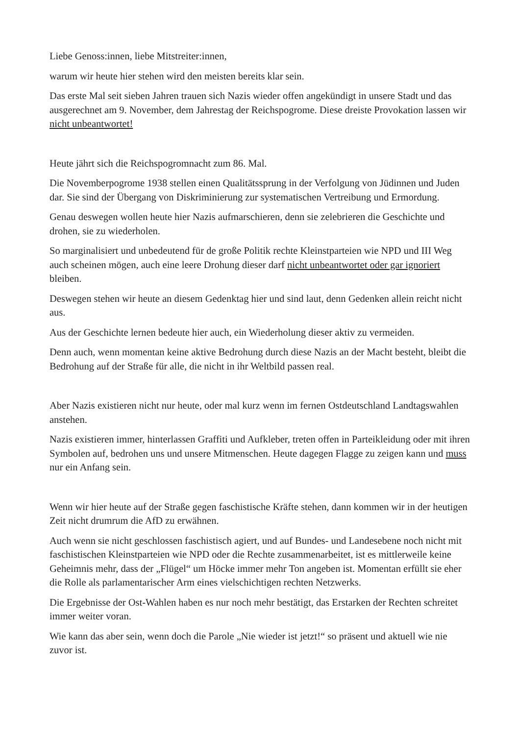Liebe Genoss:innen, liebe Mitstreiter:innen,
warum wir heute hier stehen wird den meisten bereits klar sein.
Das erste Mal seit sieben Jahren trauen sich Nazis wieder offen angekündigt in unsere Stadt und das ausgerechnet am 9. November, dem Jahrestag der Reichspogrome. Diese dreiste Provokation lassen wir nicht unbeantwortet!
Heute jährt sich die Reichspogromnacht zum 86. Mal.
Die Novemberpogrome 1938 stellen einen Qualitätssprung in der Verfolgung von Jüdinnen und Juden dar. Sie sind der Übergang von Diskriminierung zur systematischen Vertreibung und Ermordung.
Genau deswegen wollen heute hier Nazis aufmarschieren, denn sie zelebrieren die Geschichte und drohen, sie zu wiederholen.
So marginalisiert und unbedeutend für de große Politik rechte Kleinstparteien wie NPD und III Weg auch scheinen mögen, auch eine leere Drohung dieser darf nicht unbeantwortet oder gar ignoriert bleiben.
Deswegen stehen wir heute an diesem Gedenktag hier und sind laut, denn Gedenken allein reicht nicht aus.
Aus der Geschichte lernen bedeute hier auch, ein Wiederholung dieser aktiv zu vermeiden.
Denn auch, wenn momentan keine aktive Bedrohung durch diese Nazis an der Macht besteht, bleibt die Bedrohung auf der Straße für alle, die nicht in ihr Weltbild passen real.
Aber Nazis existieren nicht nur heute, oder mal kurz wenn im fernen Ostdeutschland Landtagswahlen anstehen.
Nazis existieren immer, hinterlassen Graffiti und Aufkleber, treten offen in Parteikleidung oder mit ihren Symbolen auf, bedrohen uns und unsere Mitmenschen. Heute dagegen Flagge zu zeigen kann und muss nur ein Anfang sein.
Wenn wir hier heute auf der Straße gegen faschistische Kräfte stehen, dann kommen wir in der heutigen Zeit nicht drumrum die AfD zu erwähnen.
Auch wenn sie nicht geschlossen faschistisch agiert, und auf Bundes- und Landesebene noch nicht mit faschistischen Kleinstparteien wie NPD oder die Rechte zusammenarbeitet, ist es mittlerweile keine Geheimnis mehr, dass der „Flügel“ um Höcke immer mehr Ton angeben ist. Momentan erfüllt sie eher die Rolle als parlamentarischer Arm eines vielschichtigen rechten Netzwerks.
Die Ergebnisse der Ost-Wahlen haben es nur noch mehr bestätigt, das Erstarken der Rechten schreitet immer weiter voran.
Wie kann das aber sein, wenn doch die Parole „Nie wieder ist jetzt!“ so präsent und aktuell wie nie zuvor ist.